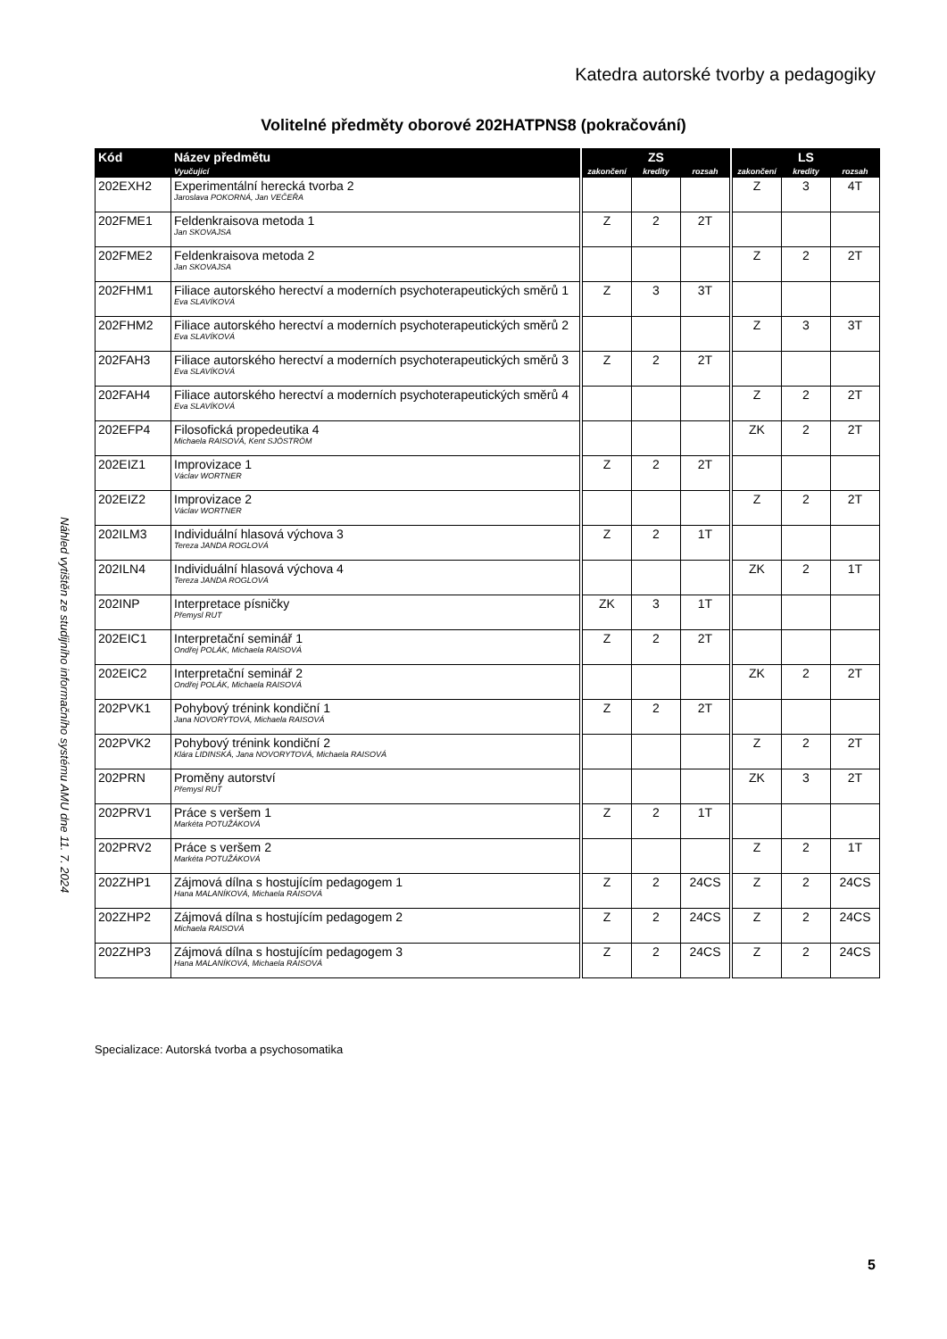Katedra autorské tvorby a pedagogiky
Náhled vytištěn ze studijního informačního systému AMU dne 11. 7. 2024
Volitelné předměty oborové 202HATPNS8 (pokračování)
| Kód | Název předmětu | | ZS | | | | LS | | |
| --- | --- | --- | --- | --- | --- | --- | --- | --- | --- |
| | Vyučující | | zakončení | kredity | rozsah | | zakončení | kredity | rozsah |
| 202EXH2 | Experimentální herecká tvorba 2 Jaroslava POKORNÁ, Jan VEČEŘA | | | | | | Z | 3 | 4T |
| 202FME1 | Feldenkraisova metoda 1 Jan SKOVAJSA | | Z | 2 | 2T | | | | |
| 202FME2 | Feldenkraisova metoda 2 Jan SKOVAJSA | | | | | | Z | 2 | 2T |
| 202FHM1 | Filiace autorského herectví a moderních psychoterapeutických směrů 1 Eva SLAVÍKOVÁ | | Z | 3 | 3T | | | | |
| 202FHM2 | Filiace autorského herectví a moderních psychoterapeutických směrů 2 Eva SLAVÍKOVÁ | | | | | | Z | 3 | 3T |
| 202FAH3 | Filiace autorského herectví a moderních psychoterapeutických směrů 3 Eva SLAVÍKOVÁ | | Z | 2 | 2T | | | | |
| 202FAH4 | Filiace autorského herectví a moderních psychoterapeutických směrů 4 Eva SLAVÍKOVÁ | | | | | | Z | 2 | 2T |
| 202EFP4 | Filosofická propedeutika 4 Michaela RAISOVÁ, Kent SJÖSTRÖM | | | | | | ZK | 2 | 2T |
| 202EIZ1 | Improvizace 1 Václav WORTNER | | Z | 2 | 2T | | | | |
| 202EIZ2 | Improvizace 2 Václav WORTNER | | | | | | Z | 2 | 2T |
| 202ILM3 | Individuální hlasová výchova 3 Tereza JANDA ROGLOVÁ | | Z | 2 | 1T | | | | |
| 202ILN4 | Individuální hlasová výchova 4 Tereza JANDA ROGLOVÁ | | | | | | ZK | 2 | 1T |
| 202INP | Interpretace písničky Přemysl RUT | | ZK | 3 | 1T | | | | |
| 202EIC1 | Interpretační seminář 1 Ondřej POLÁK, Michaela RAISOVÁ | | Z | 2 | 2T | | | | |
| 202EIC2 | Interpretační seminář 2 Ondřej POLÁK, Michaela RAISOVÁ | | | | | | ZK | 2 | 2T |
| 202PVK1 | Pohybový trénink kondiční 1 Jana NOVORYTOVÁ, Michaela RAISOVÁ | | Z | 2 | 2T | | | | |
| 202PVK2 | Pohybový trénink kondiční 2 Klára LIDINSKÁ, Jana NOVORYTOVÁ, Michaela RAISOVÁ | | | | | | Z | 2 | 2T |
| 202PRN | Proměny autorství Přemysl RUT | | | | | | ZK | 3 | 2T |
| 202PRV1 | Práce s veršem 1 Markéta POTUŽÁKOVÁ | | Z | 2 | 1T | | | | |
| 202PRV2 | Práce s veršem 2 Markéta POTUŽÁKOVÁ | | | | | | Z | 2 | 1T |
| 202ZHP1 | Zájmová dílna s hostujícím pedagogem 1 Hana MALANÍKOVÁ, Michaela RAISOVÁ | | Z | 2 | 24CS | | Z | 2 | 24CS |
| 202ZHP2 | Zájmová dílna s hostujícím pedagogem 2 Michaela RAISOVÁ | | Z | 2 | 24CS | | Z | 2 | 24CS |
| 202ZHP3 | Zájmová dílna s hostujícím pedagogem 3 Hana MALANÍKOVÁ, Michaela RAISOVÁ | | Z | 2 | 24CS | | Z | 2 | 24CS |
Specializace: Autorská tvorba a psychosomatika
5